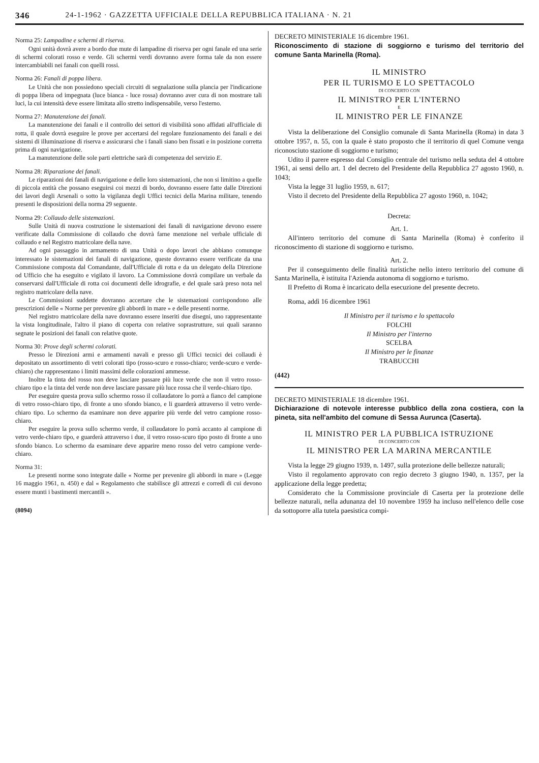346 24-1-1962 · GAZZETTA UFFICIALE DELLA REPUBBLICA ITALIANA · N. 21
Norma 25: Lampadine e schermi di riserva.
Ogni unità dovrà avere a bordo due mute di lampadine di riserva per ogni fanale ed una serie di schermi colorati rosso e verde. Gli schermi verdi dovranno avere forma tale da non essere intercambiabili nei fanali con quelli rossi.
Norma 26: Fanali di poppa libera.
Le Unità che non possiedono speciali circuiti di segnalazione sulla plancia per l'indicazione di poppa libera od impegnata (luce bianca - luce rossa) dovranno aver cura di non mostrare tali luci, la cui intensità deve essere limitata allo stretto indispensabile, verso l'esterno.
Norma 27: Manutenzione dei fanali.
La manutenzione dei fanali e il controllo dei settori di visibilità sono affidati all'ufficiale di rotta, il quale dovrà eseguire le prove per accertarsi del regolare funzionamento dei fanali e dei sistemi di illuminazione di riserva e assicurarsi che i fanali siano ben fissati e in posizione corretta prima di ogni navigazione.
La manutenzione delle sole parti elettriche sarà di competenza del servizio E.
Norma 28: Riparazione dei fanali.
Le riparazioni dei fanali di navigazione e delle loro sistemazioni, che non si limitino a quelle di piccola entità che possano eseguirsi coi mezzi di bordo, dovranno essere fatte dalle Direzioni dei lavori degli Arsenali o sotto la vigilanza degli Uffici tecnici della Marina militare, tenendo presenti le disposizioni della norma 29 seguente.
Norma 29: Collaudo delle sistemazioni.
Sulle Unità di nuova costruzione le sistemazioni dei fanali di navigazione devono essere verificate dalla Commissione di collaudo che dovrà farne menzione nel verbale ufficiale di collaudo e nel Registro matricolare della nave.
Ad ogni passaggio in armamento di una Unità o dopo lavori che abbiano comunque interessato le sistemazioni dei fanali di navigazione, queste dovranno essere verificate da una Commissione composta dal Comandante, dall'Ufficiale di rotta e da un delegato della Direzione od Ufficio che ha eseguito e vigilato il lavoro. La Commissione dovrà compilare un verbale da conservarsi dall'Ufficiale di rotta coi documenti delle idrografie, e del quale sarà preso nota nel registro matricolare della nave.
Le Commissioni suddette dovranno accertare che le sistemazioni corrispondono alle prescrizioni delle « Norme per prevenire gli abbordi in mare » e delle presenti norme.
Nel registro matricolare della nave dovranno essere inseriti due disegni, uno rappresentante la vista longitudinale, l'altro il piano di coperta con relative soprastrutture, sui quali saranno segnate le posizioni dei fanali con relative quote.
Norma 30: Prove degli schermi colorati.
Presso le Direzioni armi e armamenti navali e presso gli Uffici tecnici dei collaudi è depositato un assortimento di vetri colorati tipo (rosso-scuro e rosso-chiaro; verde-scuro e verde-chiaro) che rappresentano i limiti massimi delle colorazioni ammesse.
Inoltre la tinta del rosso non deve lasciare passare più luce verde che non il vetro rosso-chiaro tipo e la tinta del verde non deve lasciare passare più luce rossa che il verde-chiaro tipo.
Per eseguire questa prova sullo schermo rosso il collaudatore lo porrà a fianco del campione di vetro rosso-chiaro tipo, di fronte a uno sfondo bianco, e li guarderà attraverso il vetro verde-chiaro tipo. Lo schermo da esaminare non deve apparire più verde del vetro campione rosso-chiaro.
Per eseguire la prova sullo schermo verde, il collaudatore lo porrà accanto al campione di vetro verde-chiaro tipo, e guarderà attraverso i due, il vetro rosso-scuro tipo posto di fronte a uno sfondo bianco. Lo schermo da esaminare deve apparire meno rosso del vetro campione verde-chiaro.
Norma 31:
Le presenti norme sono integrate dalle « Norme per prevenire gli abbordi in mare » (Legge 16 maggio 1961, n. 450) e dal « Regolamento che stabilisce gli attrezzi e corredi di cui devono essere munti i bastimenti mercantili ».
(8094)
DECRETO MINISTERIALE 16 dicembre 1961.
Riconoscimento di stazione di soggiorno e turismo del territorio del comune Santa Marinella (Roma).
IL MINISTRO
PER IL TURISMO E LO SPETTACOLO
DI CONCERTO CON
IL MINISTRO PER L'INTERNO
E
IL MINISTRO PER LE FINANZE
Vista la deliberazione del Consiglio comunale di Santa Marinella (Roma) in data 3 ottobre 1957, n. 55, con la quale è stato proposto che il territorio di quel Comune venga riconosciuto stazione di soggiorno e turismo;
Udito il parere espresso dal Consiglio centrale del turismo nella seduta del 4 ottobre 1961, ai sensi dello art. 1 del decreto del Presidente della Repubblica 27 agosto 1960, n. 1043;
Vista la legge 31 luglio 1959, n. 617;
Visto il decreto del Presidente della Repubblica 27 agosto 1960, n. 1042;
Decreta:
Art. 1.
All'intero territorio del comune di Santa Marinella (Roma) è conferito il riconoscimento di stazione di soggiorno e turismo.
Art. 2.
Per il conseguimento delle finalità turistiche nello intero territorio del comune di Santa Marinella, è istituita l'Azienda autonoma di soggiorno e turismo.
Il Prefetto di Roma è incaricato della esecuzione del presente decreto.
Roma, addì 16 dicembre 1961
Il Ministro per il turismo e lo spettacolo
FOLCHI
Il Ministro per l'interno
SCELBA
Il Ministro per le finanze
TRABUCCHI
(442)
DECRETO MINISTERIALE 18 dicembre 1961.
Dichiarazione di notevole interesse pubblico della zona costiera, con la pineta, sita nell'ambito del comune di Sessa Aurunca (Caserta).
IL MINISTRO PER LA PUBBLICA ISTRUZIONE
DI CONCERTO CON
IL MINISTRO PER LA MARINA MERCANTILE
Vista la legge 29 giugno 1939, n. 1497, sulla protezione delle bellezze naturali;
Visto il regolamento approvato con regio decreto 3 giugno 1940, n. 1357, per la applicazione della legge predetta;
Considerato che la Commissione provinciale di Caserta per la protezione delle bellezze naturali, nella adunanza del 10 novembre 1959 ha incluso nell'elenco delle cose da sottoporre alla tutela paesistica compi-